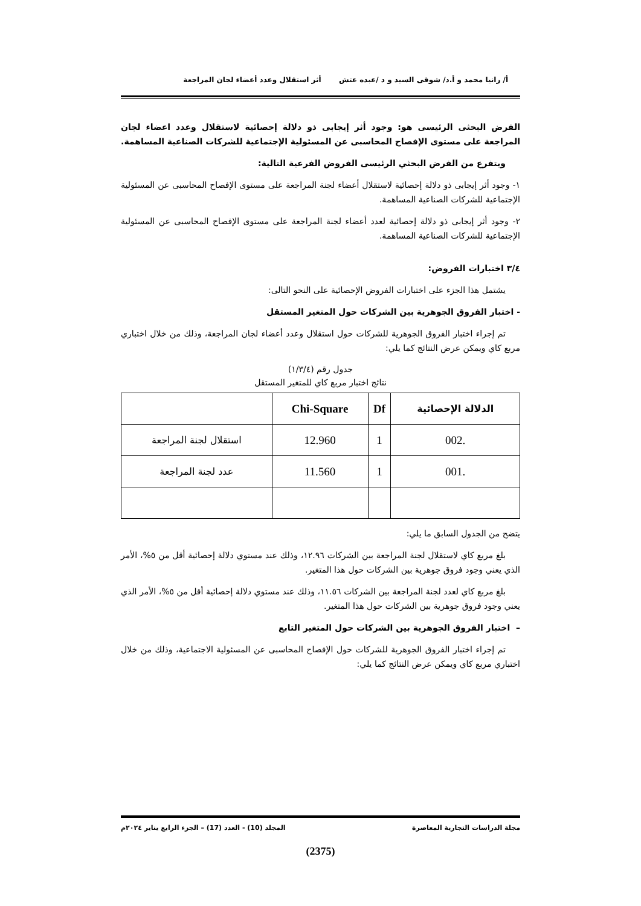أ/ رانيا محمد و أ.د/ شوقى السيد و د /عبده عتش أثر استقلال وعدد أعضاء لجان المراجعة
الفرض البحثى الرئيسى هو: وجود أثر إيجابى ذو دلالة إحصائية لاستقلال وعدد اعضاء لجان المراجعة على مستوى الإفصاح المحاسبى عن المسئولية الإجتماعية للشركات الصناعية المساهمة.
ويتفرع من الفرض البحثي الرئيسى الفروض الفرعية التالية:
١- وجود أثر إيجابى ذو دلالة إحصائية لاستقلال أعضاء لجنة المراجعة على مستوى الإفصاح المحاسبى عن المسئولية الإجتماعية للشركات الصناعية المساهمة.
٢- وجود أثر إيجابى ذو دلالة إحصائية لعدد أعضاء لجنة المراجعة على مستوى الإفصاح المحاسبى عن المسئولية الإجتماعية للشركات الصناعية المساهمة.
٣/٤ اختبارات الفروض:
يشتمل هذا الجزء على اختبارات الفروض الإحصائية على النحو التالى:
- اختبار الفروق الجوهرية بين الشركات حول المتغير المستقل
تم إجراء اختبار الفروق الجوهرية للشركات حول استقلال وعدد أعضاء لجان المراجعة، وذلك من خلال اختباري مربع كاي ويمكن عرض النتائج كما يلي:
جدول رقم (١/٣/٤)
نتائج اختبار مربع كاي للمتغير المستقل
| الدلالة الإحصائية | Df | Chi-Square | |
| --- | --- | --- | --- |
| .002 | 1 | 12.960 | استقلال لجنة المراجعة |
| .001 | 1 | 11.560 | عدد لجنة المراجعة |
يتضح من الجدول السابق ما يلي:
بلغ مربع كاي لاستقلال لجنة المراجعة بين الشركات ١٢.٩٦، وذلك عند مستوي دلالة إحصائية أقل من ٥%، الأمر الذي يعني وجود فروق جوهرية بين الشركات حول هذا المتغير.
بلغ مربع كاي لعدد لجنة المراجعة بين الشركات ١١.٥٦، وذلك عند مستوي دلالة إحصائية أقل من ٥%، الأمر الذي يعني وجود فروق جوهرية بين الشركات حول هذا المتغير.
– اختبار الفروق الجوهرية بين الشركات حول المتغير التابع
تم إجراء اختبار الفروق الجوهرية للشركات حول الإفصاح المحاسبى عن المسئولية الاجتماعية، وذلك من خلال اختباري مربع كاي ويمكن عرض النتائج كما يلي:
مجلة الدراسات التجارية المعاصرة المجلد (10) - العدد (17) – الجزء الرابع يناير ٢٠٢٤م
(2375)